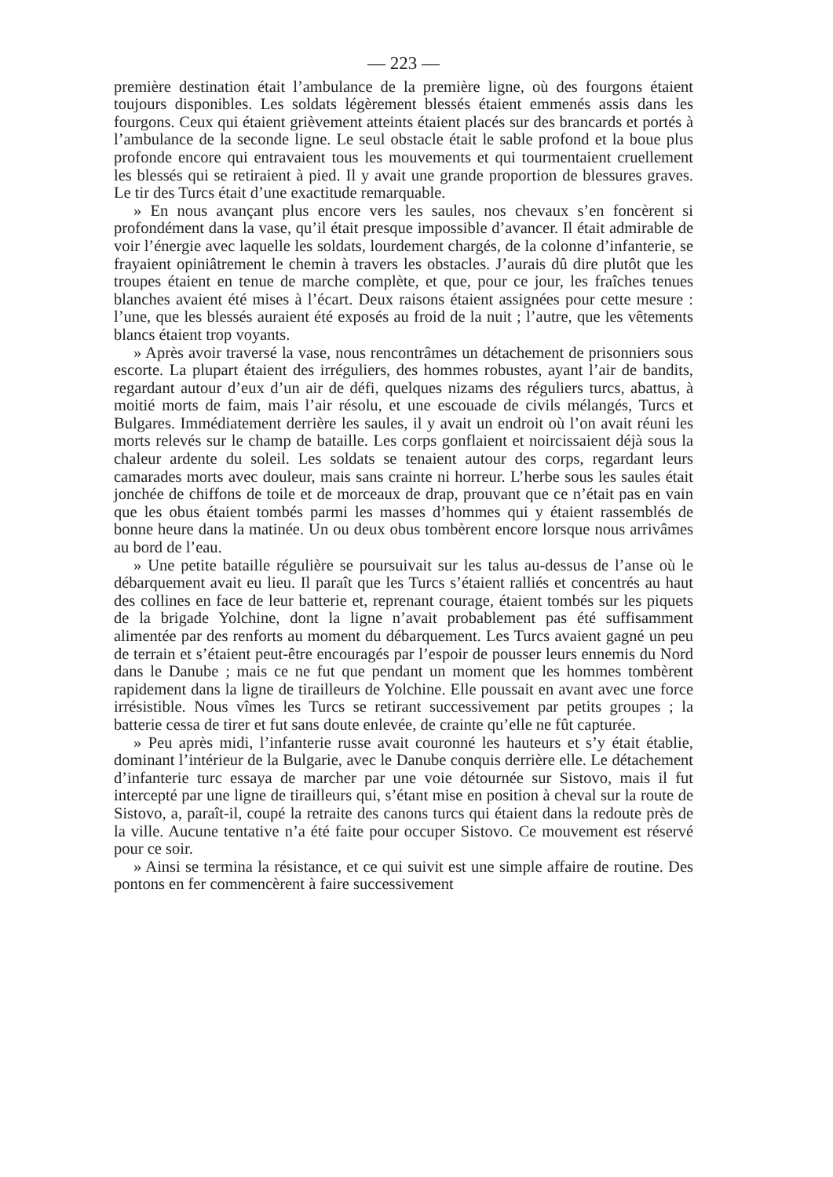— 223 —
première destination était l’ambulance de la première ligne, où des fourgons étaient toujours disponibles. Les soldats légèrement blessés étaient emmenés assis dans les fourgons. Ceux qui étaient grièvement atteints étaient placés sur des brancards et portés à l’ambulance de la seconde ligne. Le seul obstacle était le sable profond et la boue plus profonde encore qui entravaient tous les mouvements et qui tourmentaient cruellement les blessés qui se retiraient à pied. Il y avait une grande proportion de blessures graves. Le tir des Turcs était d’une exactitude remarquable.
» En nous avançant plus encore vers les saules, nos chevaux s’en foncèrent si profondément dans la vase, qu’il était presque impossible d’avancer. Il était admirable de voir l’énergie avec laquelle les soldats, lourdement chargés, de la colonne d’infanterie, se frayaient opiniâtrement le chemin à travers les obstacles. J’aurais dû dire plutôt que les troupes étaient en tenue de marche complète, et que, pour ce jour, les fraîches tenues blanches avaient été mises à l’écart. Deux raisons étaient assignées pour cette mesure : l’une, que les blessés auraient été exposés au froid de la nuit ; l’autre, que les vêtements blancs étaient trop voyants.
» Après avoir traversé la vase, nous rencontrâmes un détachement de prisonniers sous escorte. La plupart étaient des irréguliers, des hommes robustes, ayant l’air de bandits, regardant autour d’eux d’un air de défi, quelques nizams des réguliers turcs, abattus, à moitié morts de faim, mais l’air résolu, et une escouade de civils mélangés, Turcs et Bulgares. Immédiatement derrière les saules, il y avait un endroit où l’on avait réuni les morts relevés sur le champ de bataille. Les corps gonflaient et noircissaient déjà sous la chaleur ardente du soleil. Les soldats se tenaient autour des corps, regardant leurs camarades morts avec douleur, mais sans crainte ni horreur. L’herbe sous les saules était jonchée de chiffons de toile et de morceaux de drap, prouvant que ce n’était pas en vain que les obus étaient tombés parmi les masses d’hommes qui y étaient rassemblés de bonne heure dans la matinée. Un ou deux obus tombèrent encore lorsque nous arrivâmes au bord de l’eau.
» Une petite bataille régulière se poursuivait sur les talus au-dessus de l’anse où le débarquement avait eu lieu. Il paraît que les Turcs s’étaient ralliés et concentrés au haut des collines en face de leur batterie et, reprenant courage, étaient tombés sur les piquets de la brigade Yolchine, dont la ligne n’avait probablement pas été suffisamment alimentée par des renforts au moment du débarquement. Les Turcs avaient gagné un peu de terrain et s’étaient peut-être encouragés par l’espoir de pousser leurs ennemis du Nord dans le Danube ; mais ce ne fut que pendant un moment que les hommes tombèrent rapidement dans la ligne de tirailleurs de Yolchine. Elle poussait en avant avec une force irrésistible. Nous vîmes les Turcs se retirant successivement par petits groupes ; la batterie cessa de tirer et fut sans doute enlevée, de crainte qu’elle ne fût capturée.
» Peu après midi, l’infanterie russe avait couronné les hauteurs et s’y était établie, dominant l’intérieur de la Bulgarie, avec le Danube conquis derrière elle. Le détachement d’infanterie turc essaya de marcher par une voie détournée sur Sistovo, mais il fut intercepté par une ligne de tirailleurs qui, s’étant mise en position à cheval sur la route de Sistovo, a, paraît-il, coupé la retraite des canons turcs qui étaient dans la redoute près de la ville. Aucune tentative n’a été faite pour occuper Sistovo. Ce mouvement est réservé pour ce soir.
» Ainsi se termina la résistance, et ce qui suivit est une simple affaire de routine. Des pontons en fer commencèrent à faire successivement